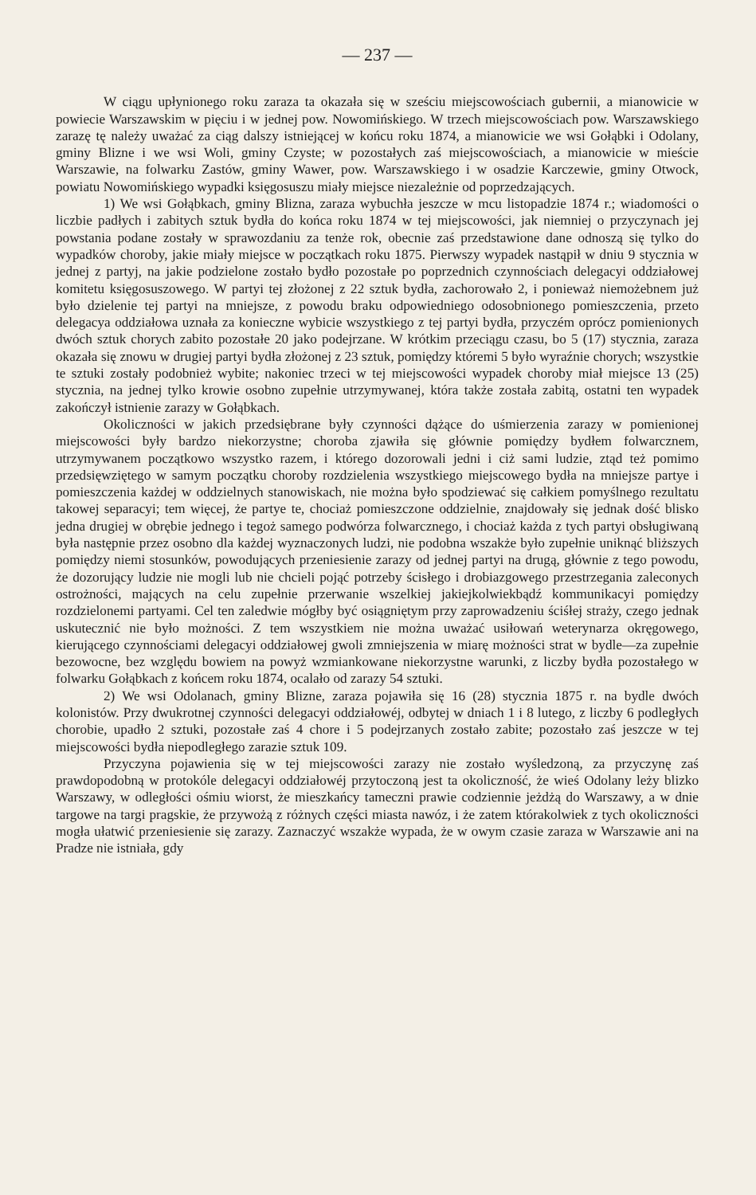— 237 —
W ciągu upłynionego roku zaraza ta okazała się w sześciu miejscowościach gubernii, a mianowicie w powiecie Warszawskim w pięciu i w jednej pow. Nowomińskiego. W trzech miejscowościach pow. Warszawskiego zarazę tę należy uważać za ciąg dalszy istniejącej w końcu roku 1874, a mianowicie we wsi Gołąbki i Odolany, gminy Blizne i we wsi Woli, gminy Czyste; w pozostałych zaś miejscowościach, a mianowicie w mieście Warszawie, na folwarku Zastów, gminy Wawer, pow. Warszawskiego i w osadzie Karczewie, gminy Otwock, powiatu Nowomińskiego wypadki księgosuszu miały miejsce niezależnie od poprzedzających.
1) We wsi Gołąbkach, gminy Blizna, zaraza wybuchła jeszcze w mcu listopadzie 1874 r.; wiadomości o liczbie padłych i zabitych sztuk bydła do końca roku 1874 w tej miejscowości, jak niemniej o przyczynach jej powstania podane zostały w sprawozdaniu za tenże rok, obecnie zaś przedstawione dane odnoszą się tylko do wypadków choroby, jakie miały miejsce w początkach roku 1875. Pierwszy wypadek nastąpił w dniu 9 stycznia w jednej z partyj, na jakie podzielone zostało bydło pozostałe po poprzednich czynnościach delegacyi oddziałowej komitetu księgosuszowego. W partyi tej złożonej z 22 sztuk bydła, zachorowało 2, i ponieważ niemożebnem już było dzielenie tej partyi na mniejsze, z powodu braku odpowiedniego odosobnionego pomieszczenia, przeto delegacya oddziałowa uznała za konieczne wybicie wszystkiego z tej partyi bydła, przyczém oprócz pomienionych dwóch sztuk chorych zabito pozostałe 20 jako podejrzane. W krótkim przeciągu czasu, bo 5 (17) stycznia, zaraza okazała się znowu w drugiej partyi bydła złożonej z 23 sztuk, pomiędzy któremi 5 było wyraźnie chorych; wszystkie te sztuki zostały podobnież wybite; nakoniec trzeci w tej miejscowości wypadek choroby miał miejsce 13 (25) stycznia, na jednej tylko krowie osobno zupełnie utrzymywanej, która także została zabitą, ostatni ten wypadek zakończył istnienie zarazy w Gołąbkach.
Okoliczności w jakich przedsiębrane były czynności dążące do uśmierzenia zarazy w pomienionej miejscowości były bardzo niekorzystne; choroba zjawiła się głównie pomiędzy bydłem folwarcznem, utrzymywanem początkowo wszystko razem, i którego dozorowali jedni i ciż sami ludzie, ztąd też pomimo przedsięwziętego w samym początku choroby rozdzielenia wszystkiego miejscowego bydła na mniejsze partye i pomieszczenia każdej w oddzielnych stanowiskach, nie można było spodziewać się całkiem pomyślnego rezultatu takowej separacyi; tem więcej, że partye te, chociaż pomieszczone oddzielnie, znajdowały się jednak dość blisko jedna drugiej w obrębie jednego i tegoż samego podwórza folwarcznego, i chociaż każda z tych partyi obsługiwaną była następnie przez osobno dla każdej wyznaczonych ludzi, nie podobna wszakże było zupełnie uniknąć bliższych pomiędzy niemi stosunków, powodujących przeniesienie zarazy od jednej partyi na drugą, głównie z tego powodu, że dozorujący ludzie nie mogli lub nie chcieli pojąć potrzeby ścisłego i drobiazgowego przestrzegania zaleconych ostrożności, mających na celu zupełnie przerwanie wszelkiej jakiejkolwiekbądź kommunikacyi pomiędzy rozdzielonemi partyami. Cel ten zaledwie mógłby być osiągniętym przy zaprowadzeniu ściśłej straży, czego jednak uskutecznić nie było możności. Z tem wszystkiem nie można uważać usiłowań weterynarza okręgowego, kierującego czynnościami delegacyi oddziałowej gwoli zmniejszenia w miarę możności strat w bydle—za zupełnie bezowocne, bez względu bowiem na powyż wzmiankowane niekorzystne warunki, z liczby bydła pozostałego w folwarku Gołąbkach z końcem roku 1874, ocalało od zarazy 54 sztuki.
2) We wsi Odolanach, gminy Blizne, zaraza pojawiła się 16 (28) stycznia 1875 r. na bydle dwóch kolonistów. Przy dwukrotnej czynności delegacyi oddziałowéj, odbytej w dniach 1 i 8 lutego, z liczby 6 podległych chorobie, upadło 2 sztuki, pozostałe zaś 4 chore i 5 podejrzanych zostało zabite; pozostało zaś jeszcze w tej miejscowości bydła niepodległego zarazie sztuk 109.
Przyczyna pojawienia się w tej miejscowości zarazy nie zostało wyśledzoną, za przyczynę zaś prawdopodobną w protokóle delegacyi oddziałowéj przytoczoną jest ta okoliczność, że wieś Odolany leży blizko Warszawy, w odległości ośmiu wiorst, że mieszkańcy tameczni prawie codziennie jeżdżą do Warszawy, a w dnie targowe na targi pragskie, że przywożą z różnych części miasta nawóz, i że zatem którakolwiek z tych okoliczności mogła ułatwić przeniesienie się zarazy. Zaznaczyć wszakże wypada, że w owym czasie zaraza w Warszawie ani na Pradze nie istniała, gdy